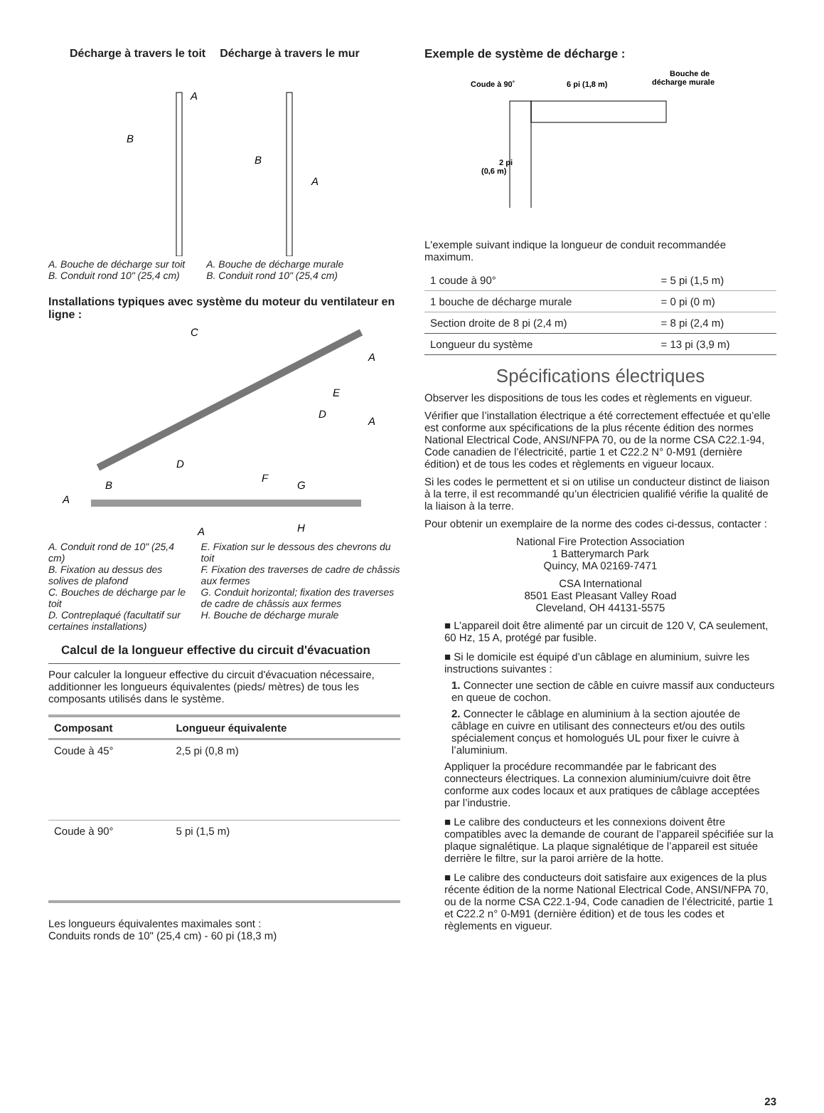Décharge à travers le toit Décharge à travers le mur
A
B
B
A
A. Bouche de décharge sur toit
B. Conduit rond 10" (25,4 cm)
A. Bouche de décharge murale
B. Conduit rond 10" (25,4 cm)
Installations typiques avec système du moteur du ventilateur en ligne :
C
A
A
A
B
D
F
G
E
D
H
A
A. Conduit rond de 10" (25,4 cm)
B. Fixation au dessus des solives de plafond
C. Bouches de décharge par le toit
D. Contreplaqué (facultatif sur certaines installations)
E. Fixation sur le dessous des chevrons du toit
F. Fixation des traverses de cadre de châssis aux fermes
G. Conduit horizontal; fixation des traverses de cadre de châssis aux fermes
H. Bouche de décharge murale
Calcul de la longueur effective du circuit d'évacuation
Pour calculer la longueur effective du circuit d'évacuation nécessaire, additionner les longueurs équivalentes (pieds/ mètres) de tous les composants utilisés dans le système.
| Composant | Longueur équivalente | |
| --- | --- | --- |
| Coude à 45° | 2,5 pi (0,8 m) | |
| Coude à 90° | 5 pi (1,5 m) | |
Les longueurs équivalentes maximales sont :
Conduits ronds de 10" (25,4 cm) - 60 pi (18,3 m)
Exemple de système de décharge :
Coude à 90˚
6 pi (1,8 m)
Bouche de
décharge murale
2 pi
(0,6 m)
L'exemple suivant indique la longueur de conduit recommandée maximum.
| 1 coude à 90° | = 5 pi (1,5 m) |
| 1 bouche de décharge murale | = 0 pi (0 m) |
| Section droite de 8 pi (2,4 m) | = 8 pi (2,4 m) |
| Longueur du système | = 13 pi (3,9 m) |
Spécifications électriques
Observer les dispositions de tous les codes et règlements en vigueur.
Vérifier que l’installation électrique a été correctement effectuée et qu’elle est conforme aux spécifications de la plus récente édition des normes National Electrical Code, ANSI/NFPA 70, ou de la norme CSA C22.1-94, Code canadien de l’électricité, partie 1 et C22.2 N° 0-M91 (dernière édition) et de tous les codes et règlements en vigueur locaux.
Si les codes le permettent et si on utilise un conducteur distinct de liaison à la terre, il est recommandé qu’un électricien qualifié vérifie la qualité de la liaison à la terre.
Pour obtenir un exemplaire de la norme des codes ci-dessus, contacter :
National Fire Protection Association
1 Batterymarch Park
Quincy, MA 02169-7471
CSA International
8501 East Pleasant Valley Road
Cleveland, OH 44131-5575
■ L’appareil doit être alimenté par un circuit de 120 V, CA seulement, 60 Hz, 15 A, protégé par fusible.
■ Si le domicile est équipé d’un câblage en aluminium, suivre les instructions suivantes :
1. Connecter une section de câble en cuivre massif aux conducteurs en queue de cochon.
2. Connecter le câblage en aluminium à la section ajoutée de câblage en cuivre en utilisant des connecteurs et/ou des outils spécialement conçus et homologués UL pour fixer le cuivre à l’aluminium.
Appliquer la procédure recommandée par le fabricant des connecteurs électriques. La connexion aluminium/cuivre doit être conforme aux codes locaux et aux pratiques de câblage acceptées par l’industrie.
■ Le calibre des conducteurs et les connexions doivent être compatibles avec la demande de courant de l’appareil spécifiée sur la plaque signalétique. La plaque signalétique de l’appareil est située derrière le filtre, sur la paroi arrière de la hotte.
■ Le calibre des conducteurs doit satisfaire aux exigences de la plus récente édition de la norme National Electrical Code, ANSI/NFPA 70, ou de la norme CSA C22.1-94, Code canadien de l’électricité, partie 1 et C22.2 n° 0-M91 (dernière édition) et de tous les codes et règlements en vigueur.
23